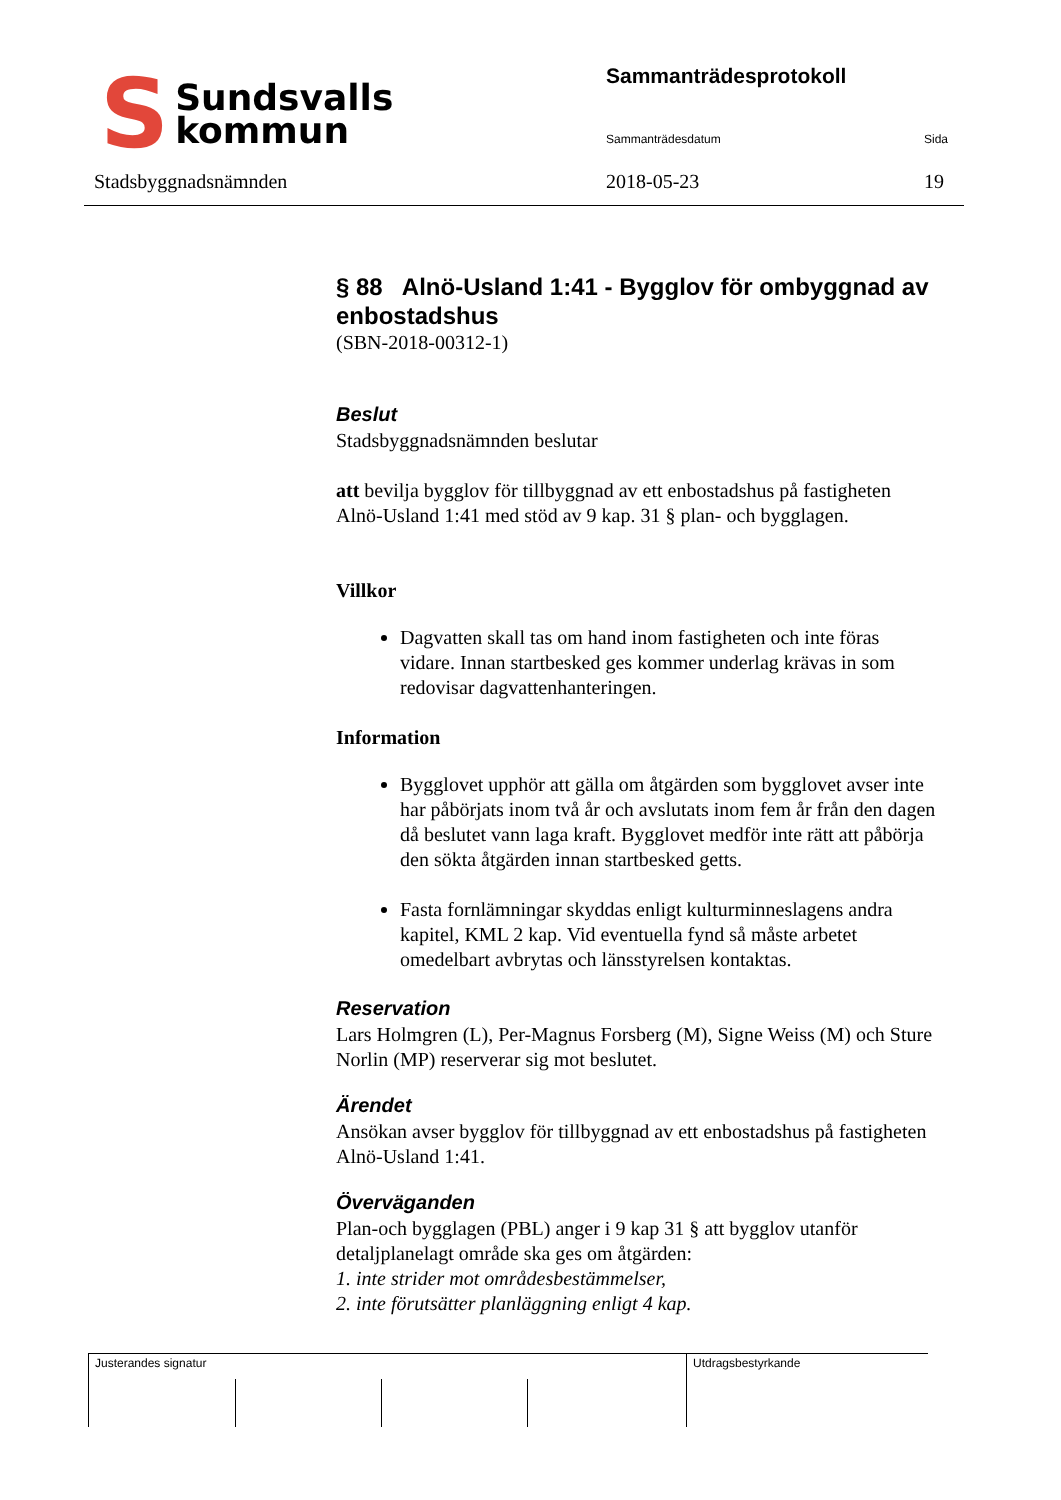S Sundsvalls
kommun
Stadsbyggnadsnämnden
Sammanträdesprotokoll
Sammanträdesdatum Sida
2018-05-23 19
§ 88 Alnö-Usland 1:41 - Bygglov för ombyggnad av enbostadshus
(SBN-2018-00312-1)
Beslut
Stadsbyggnadsnämnden beslutar
att bevilja bygglov för tillbyggnad av ett enbostadshus på fastigheten Alnö-Usland 1:41 med stöd av 9 kap. 31 § plan- och bygglagen.
Villkor
Dagvatten skall tas om hand inom fastigheten och inte föras vidare. Innan startbesked ges kommer underlag krävas in som redovisar dagvattenhanteringen.
Information
Bygglovet upphör att gälla om åtgärden som bygglovet avser inte har påbörjats inom två år och avslutats inom fem år från den dagen då beslutet vann laga kraft. Bygglovet medför inte rätt att påbörja den sökta åtgärden innan startbesked getts.
Fasta fornlämningar skyddas enligt kulturminneslagens andra kapitel, KML 2 kap. Vid eventuella fynd så måste arbetet omedelbart avbrytas och länsstyrelsen kontaktas.
Reservation
Lars Holmgren (L), Per-Magnus Forsberg (M), Signe Weiss (M) och Sture Norlin (MP) reserverar sig mot beslutet.
Ärendet
Ansökan avser bygglov för tillbyggnad av ett enbostadshus på fastigheten Alnö-Usland 1:41.
Överväganden
Plan-och bygglagen (PBL) anger i 9 kap 31 § att bygglov utanför detaljplanelagt område ska ges om åtgärden:
1. inte strider mot områdesbestämmelser,
2. inte förutsätter planläggning enligt 4 kap.
Justerandes signatur Utdragsbestyrkande